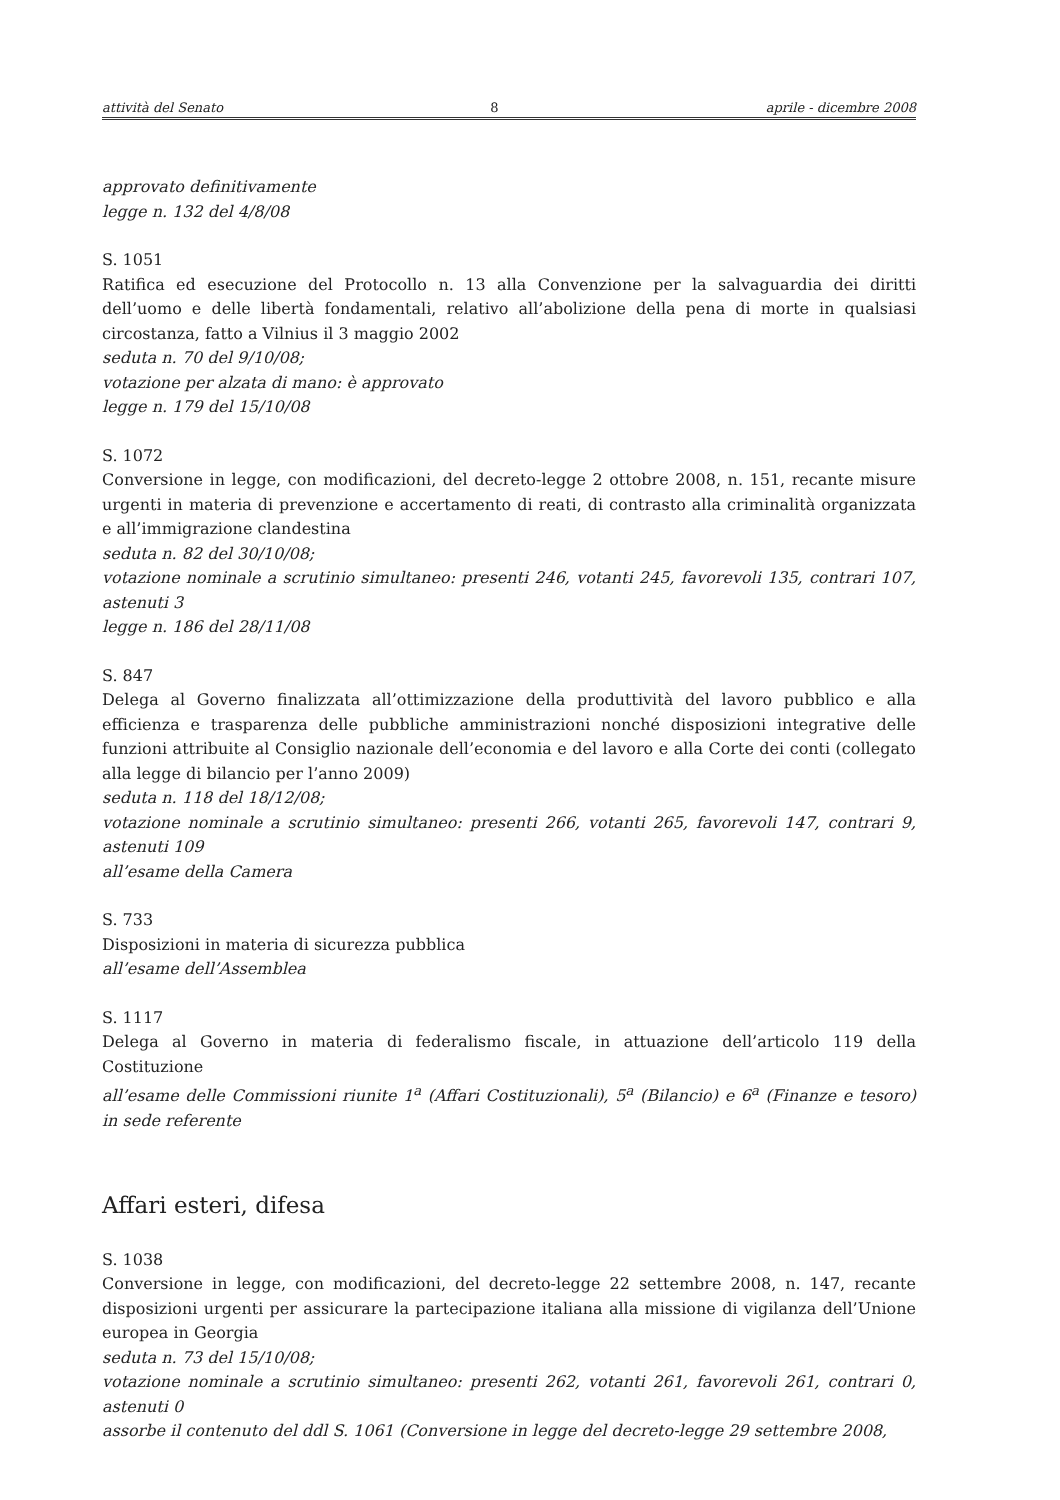attività del Senato 8 aprile - dicembre 2008
approvato definitivamente
legge n. 132 del 4/8/08
S. 1051
Ratifica ed esecuzione del Protocollo n. 13 alla Convenzione per la salvaguardia dei diritti dell’uomo e delle libertà fondamentali, relativo all’abolizione della pena di morte in qualsiasi circostanza, fatto a Vilnius il 3 maggio 2002
seduta n. 70 del 9/10/08;
votazione per alzata di mano: è approvato
legge n. 179 del 15/10/08
S. 1072
Conversione in legge, con modificazioni, del decreto-legge 2 ottobre 2008, n. 151, recante misure urgenti in materia di prevenzione e accertamento di reati, di contrasto alla criminalità organizzata e all’immigrazione clandestina
seduta n. 82 del 30/10/08;
votazione nominale a scrutinio simultaneo: presenti 246, votanti 245, favorevoli 135, contrari 107, astenuti 3
legge n. 186 del 28/11/08
S. 847
Delega al Governo finalizzata all’ottimizzazione della produttività del lavoro pubblico e alla efficienza e trasparenza delle pubbliche amministrazioni nonché disposizioni integrative delle funzioni attribuite al Consiglio nazionale dell’economia e del lavoro e alla Corte dei conti (collegato alla legge di bilancio per l’anno 2009)
seduta n. 118 del 18/12/08;
votazione nominale a scrutinio simultaneo: presenti 266, votanti 265, favorevoli 147, contrari 9, astenuti 109
all’esame della Camera
S. 733
Disposizioni in materia di sicurezza pubblica
all’esame dell’Assemblea
S. 1117
Delega al Governo in materia di federalismo fiscale, in attuazione dell’articolo 119 della Costituzione
all’esame delle Commissioni riunite 1<sup>a</sup> (Affari Costituzionali), 5<sup>a</sup> (Bilancio) e 6<sup>a</sup> (Finanze e tesoro) in sede referente
Affari esteri, difesa
S. 1038
Conversione in legge, con modificazioni, del decreto-legge 22 settembre 2008, n. 147, recante disposizioni urgenti per assicurare la partecipazione italiana alla missione di vigilanza dell’Unione europea in Georgia
seduta n. 73 del 15/10/08;
votazione nominale a scrutinio simultaneo: presenti 262, votanti 261, favorevoli 261, contrari 0, astenuti 0
assorbe il contenuto del ddl S. 1061 (Conversione in legge del decreto-legge 29 settembre 2008,